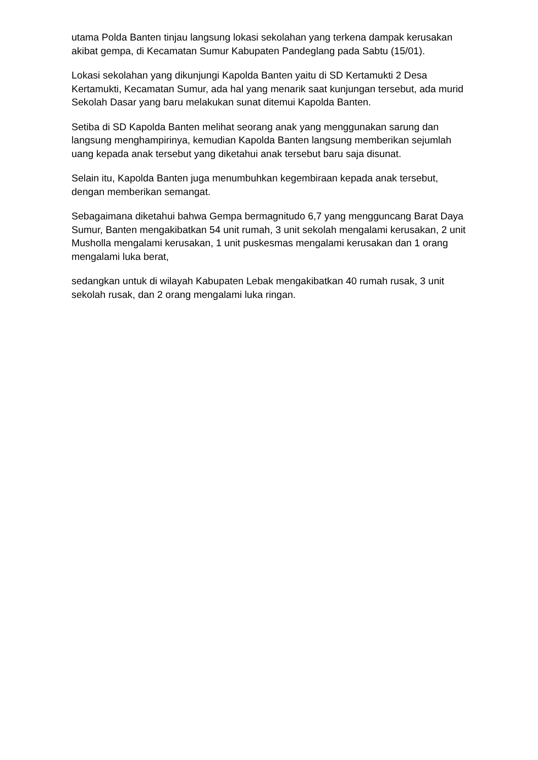utama Polda Banten tinjau langsung lokasi sekolahan yang terkena dampak kerusakan akibat gempa, di Kecamatan Sumur Kabupaten Pandeglang pada Sabtu (15/01).
Lokasi sekolahan yang dikunjungi Kapolda Banten yaitu di SD Kertamukti 2 Desa Kertamukti, Kecamatan Sumur, ada hal yang menarik saat kunjungan tersebut, ada murid Sekolah Dasar yang baru melakukan sunat ditemui Kapolda Banten.
Setiba di SD Kapolda Banten melihat seorang anak yang menggunakan sarung dan langsung menghampirinya, kemudian Kapolda Banten langsung memberikan sejumlah uang kepada anak tersebut yang diketahui anak tersebut baru saja disunat.
Selain itu, Kapolda Banten juga menumbuhkan kegembiraan kepada anak tersebut, dengan memberikan semangat.
Sebagaimana diketahui bahwa Gempa bermagnitudo 6,7 yang mengguncang Barat Daya Sumur, Banten mengakibatkan 54 unit rumah, 3 unit sekolah mengalami kerusakan, 2 unit Musholla mengalami kerusakan, 1 unit puskesmas mengalami kerusakan dan 1 orang mengalami luka berat,
sedangkan untuk di wilayah Kabupaten Lebak mengakibatkan 40 rumah rusak, 3 unit sekolah rusak, dan 2 orang mengalami luka ringan.